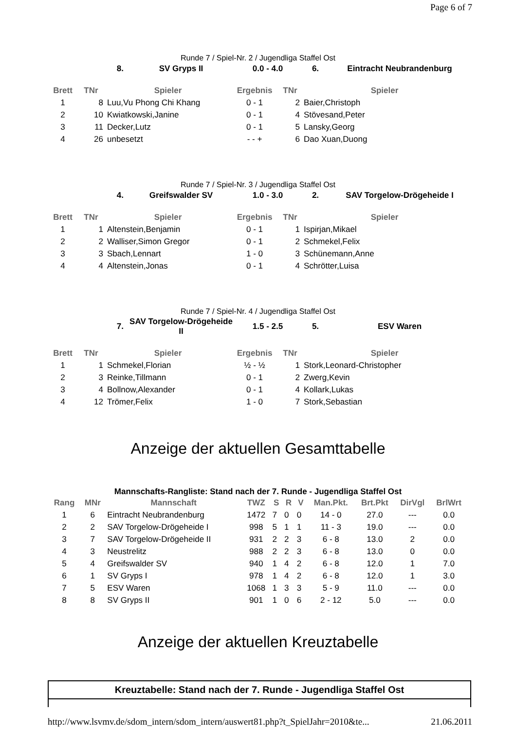Page 6 of 7
Runde 7 / Spiel-Nr. 2 / Jugendliga Staffel Ost
| 8. | SV Gryps II | 0.0 - 4.0 | 6. | Eintracht Neubrandenburg |
| --- | --- | --- | --- | --- |
| Brett | TNr | Spieler | Ergebnis | TNr | Spieler |
| --- | --- | --- | --- | --- | --- |
| 1 | 8 | Luu,Vu Phong Chi Khang | 0 - 1 | 2 | Baier,Christoph |
| 2 | 10 | Kwiatkowski,Janine | 0 - 1 | 4 | Stövesand,Peter |
| 3 | 11 | Decker,Lutz | 0 - 1 | 5 | Lansky,Georg |
| 4 | 26 | unbesetzt | - - + | 6 | Dao Xuan,Duong |
Runde 7 / Spiel-Nr. 3 / Jugendliga Staffel Ost
| 4. | Greifswalder SV | 1.0 - 3.0 | 2. | SAV Torgelow-Drögeheide I |
| --- | --- | --- | --- | --- |
| Brett | TNr | Spieler | Ergebnis | TNr | Spieler |
| --- | --- | --- | --- | --- | --- |
| 1 | 1 | Altenstein,Benjamin | 0 - 1 | 1 | Ispirjan,Mikael |
| 2 | 2 | Walliser,Simon Gregor | 0 - 1 | 2 | Schmekel,Felix |
| 3 | 3 | Sbach,Lennart | 1 - 0 | 3 | Schünemann,Anne |
| 4 | 4 | Altenstein,Jonas | 0 - 1 | 4 | Schrötter,Luisa |
Runde 7 / Spiel-Nr. 4 / Jugendliga Staffel Ost
| 7. | SAV Torgelow-Drögeheide II | 1.5 - 2.5 | 5. | ESV Waren |
| --- | --- | --- | --- | --- |
| Brett | TNr | Spieler | Ergebnis | TNr | Spieler |
| --- | --- | --- | --- | --- | --- |
| 1 | 1 | Schmekel,Florian | ½ - ½ | 1 | Stork,Leonard-Christopher |
| 2 | 3 | Reinke,Tillmann | 0 - 1 | 2 | Zwerg,Kevin |
| 3 | 4 | Bollnow,Alexander | 0 - 1 | 4 | Kollark,Lukas |
| 4 | 12 | Trömer,Felix | 1 - 0 | 7 | Stork,Sebastian |
Anzeige der aktuellen Gesamttabelle
Mannschafts-Rangliste: Stand nach der 7. Runde - Jugendliga Staffel Ost
| Rang | MNr | Mannschaft | TWZ | S | R | V | Man.Pkt. | Brt.Pkt | DirVgl | BrlWrt |
| --- | --- | --- | --- | --- | --- | --- | --- | --- | --- | --- |
| 1 | 6 | Eintracht Neubrandenburg | 1472 | 7 | 0 | 0 | 14 - 0 | 27.0 | --- | 0.0 |
| 2 | 2 | SAV Torgelow-Drögeheide I | 998 | 5 | 1 | 1 | 11 - 3 | 19.0 | --- | 0.0 |
| 3 | 7 | SAV Torgelow-Drögeheide II | 931 | 2 | 2 | 3 | 6 - 8 | 13.0 | 2 | 0.0 |
| 4 | 3 | Neustrelitz | 988 | 2 | 2 | 3 | 6 - 8 | 13.0 | 0 | 0.0 |
| 5 | 4 | Greifswalder SV | 940 | 1 | 4 | 2 | 6 - 8 | 12.0 | 1 | 7.0 |
| 6 | 1 | SV Gryps I | 978 | 1 | 4 | 2 | 6 - 8 | 12.0 | 1 | 3.0 |
| 7 | 5 | ESV Waren | 1068 | 1 | 3 | 3 | 5 - 9 | 11.0 | --- | 0.0 |
| 8 | 8 | SV Gryps II | 901 | 1 | 0 | 6 | 2 - 12 | 5.0 | --- | 0.0 |
Anzeige der aktuellen Kreuztabelle
Kreuztabelle: Stand nach der 7. Runde - Jugendliga Staffel Ost
http://www.lsvmv.de/sdom_intern/sdom_intern/auswert81.php?t_SpielJahr=2010&te... 21.06.2011